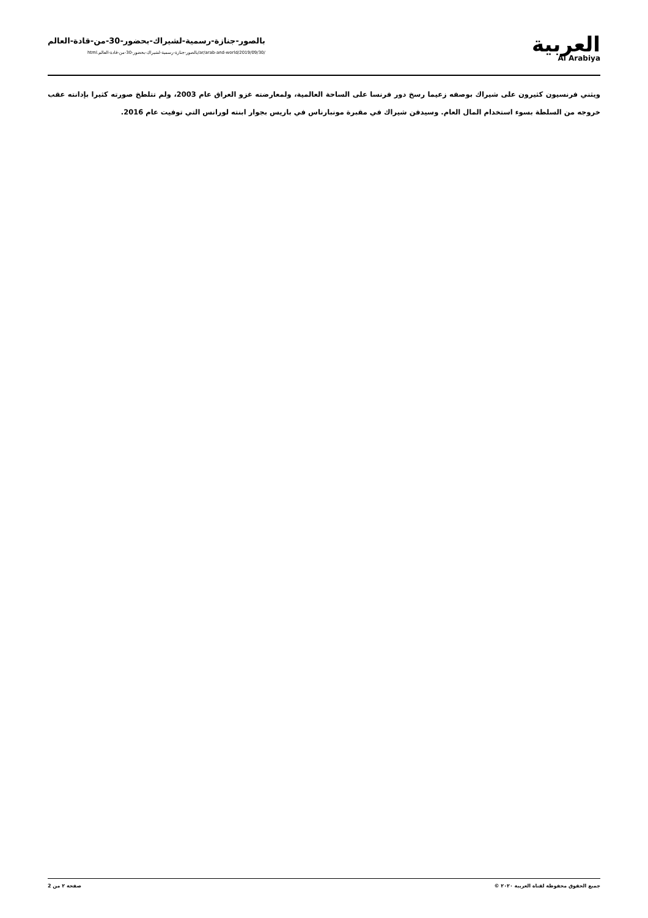بالصور-جنازة-رسمية-لشيراك-بحضور-30-من-قادة-العالم
/ar/arab-and-world/2019/09/30/بالصور-جنازة-رسمية-لشيراك-بحضور-30-من-قادة-العالم.html
العربية
Al Arabiya
ويثني فرنسيون كثيرون على شيراك بوصفه زعيما رسخ دور فرنسا على الساحة العالمية، ولمعارضته غزو العراق عام 2003، ولم تتلطخ صورته كثيرا بإدانته عقب خروجه من السلطة بسوء استخدام المال العام. وسيدفن شيراك في مقبرة مونبارناس في باريس بجوار ابنته لورانس التي توفيت عام 2016.
جميع الحقوق محفوظة لقناة العربية ٢٠٢٠ © صفحة ٢ من 2